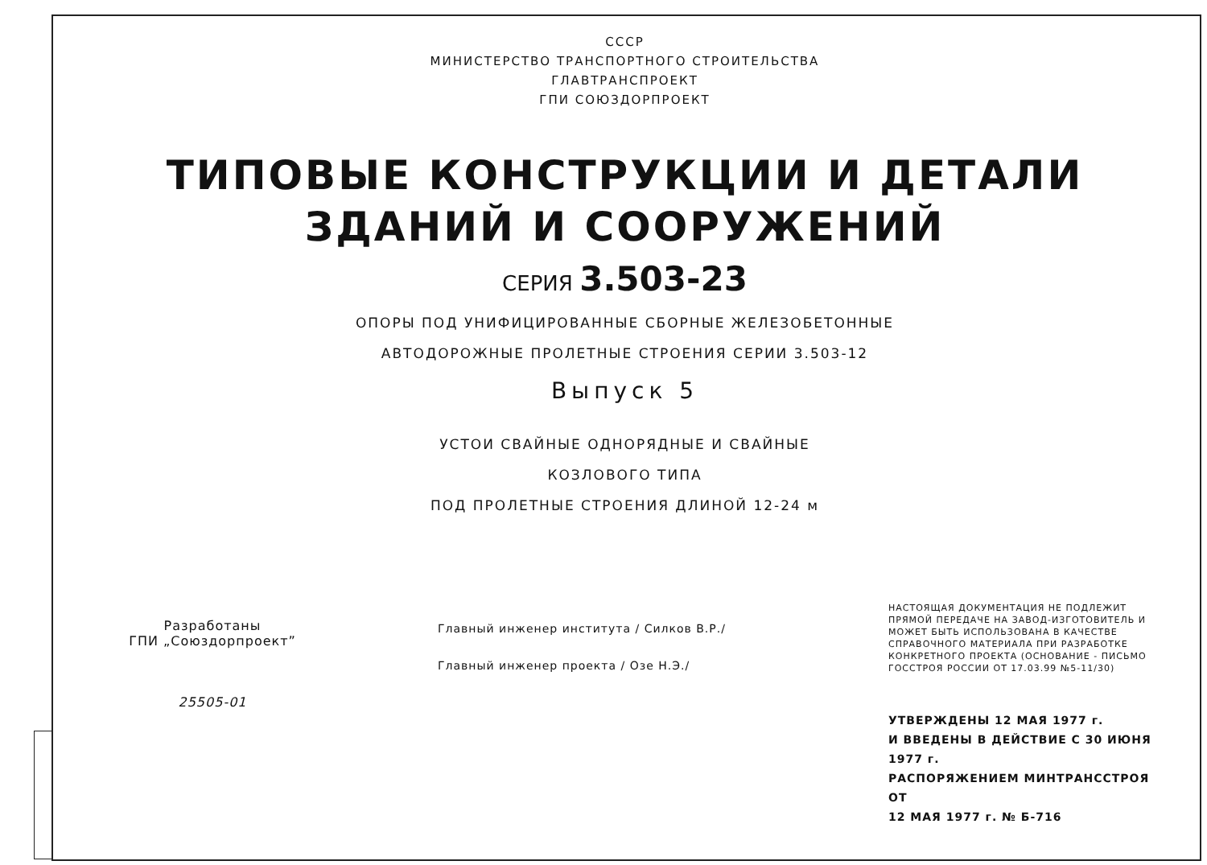СССР
МИНИСТЕРСТВО ТРАНСПОРТНОГО СТРОИТЕЛЬСТВА
ГЛАВТРАНСПРОЕКТ
ГПИ СОЮЗДОРПРОЕКТ
ТИПОВЫЕ КОНСТРУКЦИИ И ДЕТАЛИ
ЗДАНИЙ И СООРУЖЕНИЙ
СЕРИЯ 3.503-23
ОПОРЫ ПОД УНИФИЦИРОВАННЫЕ СБОРНЫЕ ЖЕЛЕЗОБЕТОННЫЕ
АВТОДОРОЖНЫЕ ПРОЛЕТНЫЕ СТРОЕНИЯ СЕРИИ 3.503-12
Выпуск 5
УСТОИ СВАЙНЫЕ ОДНОРЯДНЫЕ И СВАЙНЫЕ
КОЗЛОВОГО ТИПА
ПОД ПРОЛЕТНЫЕ СТРОЕНИЯ ДЛИНОЙ 12-24 м
Разработаны
ГПИ „Союздорпроект”
25505-01
Главный инженер института / Силков В.Р./
Главный инженер проекта / Озе Н.Э./
НАСТОЯЩАЯ ДОКУМЕНТАЦИЯ НЕ ПОДЛЕЖИТ ПРЯМОЙ ПЕРЕДАЧЕ НА ЗАВОД-ИЗГОТОВИТЕЛЬ И МОЖЕТ БЫТЬ ИСПОЛЬЗОВАНА В КАЧЕСТВЕ СПРАВОЧНОГО МАТЕРИАЛА ПРИ РАЗРАБОТКЕ КОНКРЕТНОГО ПРОЕКТА (ОСНОВАНИЕ - ПИСЬМО ГОССТРОЯ РОССИИ ОТ 17.03.99 №5-11/30)
УТВЕРЖДЕНЫ 12 МАЯ 1977 г.
И ВВЕДЕНЫ В ДЕЙСТВИЕ С 30 ИЮНЯ 1977 г.
РАСПОРЯЖЕНИЕМ МИНТРАНССТРОЯ ОТ
12 МАЯ 1977 г. № Б-716